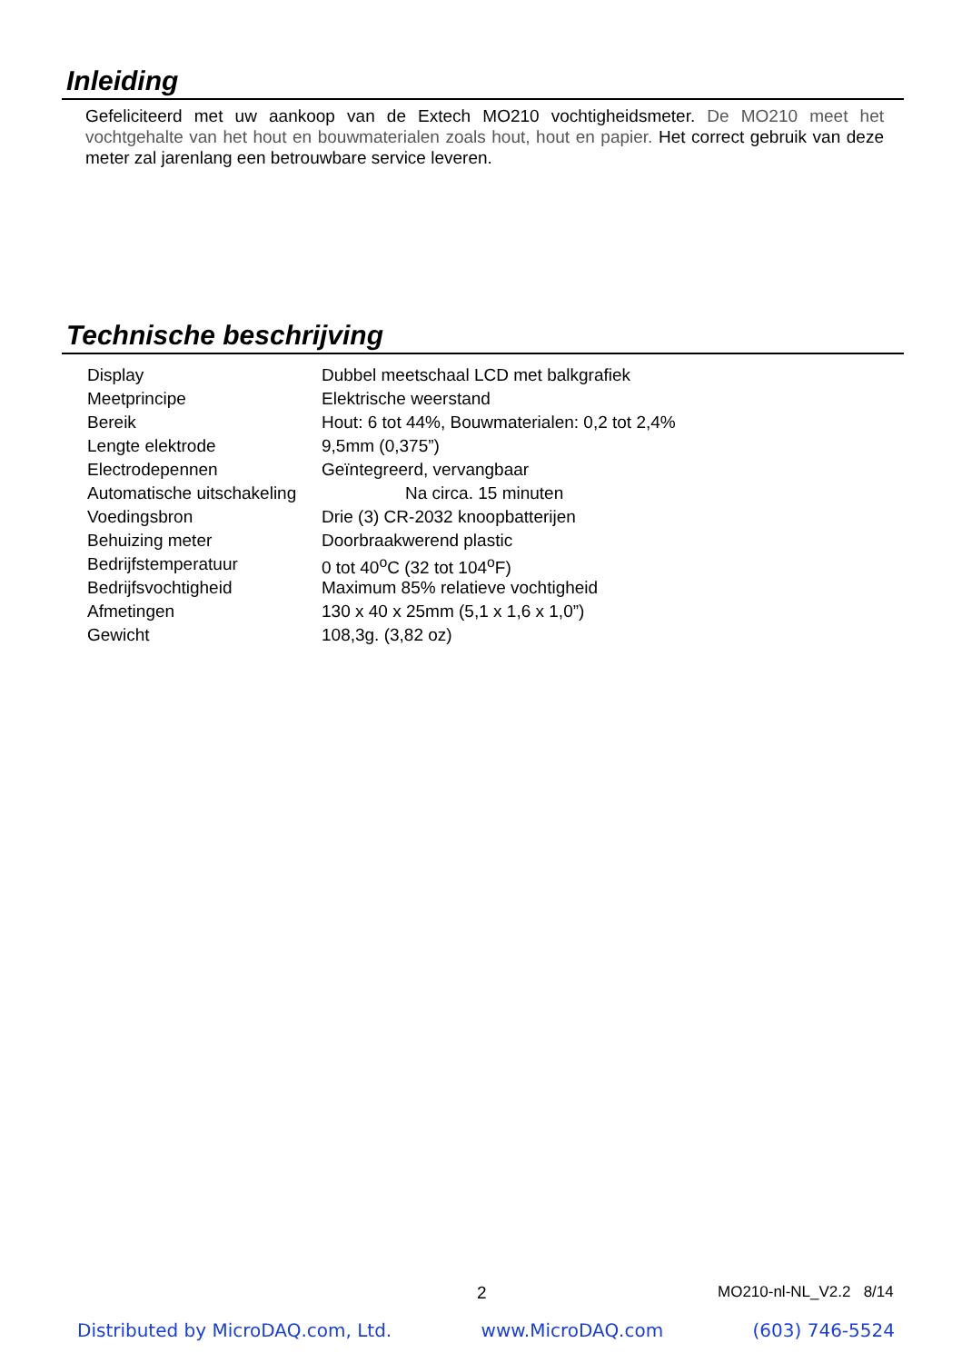Inleiding
Gefeliciteerd met uw aankoop van de Extech MO210 vochtigheidsmeter. De MO210 meet het vochtgehalte van het hout en bouwmaterialen zoals hout, hout en papier. Het correct gebruik van deze meter zal jarenlang een betrouwbare service leveren.
Technische beschrijving
| Display | Dubbel meetschaal LCD met balkgrafiek |
| Meetprincipe | Elektrische weerstand |
| Bereik | Hout: 6 tot 44%, Bouwmaterialen: 0,2 tot 2,4% |
| Lengte elektrode | 9,5mm (0,375”) |
| Electrodepennen | Geïntegreerd, vervangbaar |
| Automatische uitschakeling | Na circa. 15 minuten |
| Voedingsbron | Drie (3) CR-2032 knoopbatterijen |
| Behuizing meter | Doorbraakwerend plastic |
| Bedrijfstemperatuur | 0 tot 40<sup>o</sup>C (32 tot 104<sup>o</sup>F) |
| Bedrijfsvochtigheid | Maximum 85% relatieve vochtigheid |
| Afmetingen | 130 x 40 x 25mm (5,1 x 1,6 x 1,0”) |
| Gewicht | 108,3g. (3,82 oz) |
2 MO210-nl-NL_V2.2 8/14
Distributed by MicroDAQ.com, Ltd. www.MicroDAQ.com (603) 746-5524